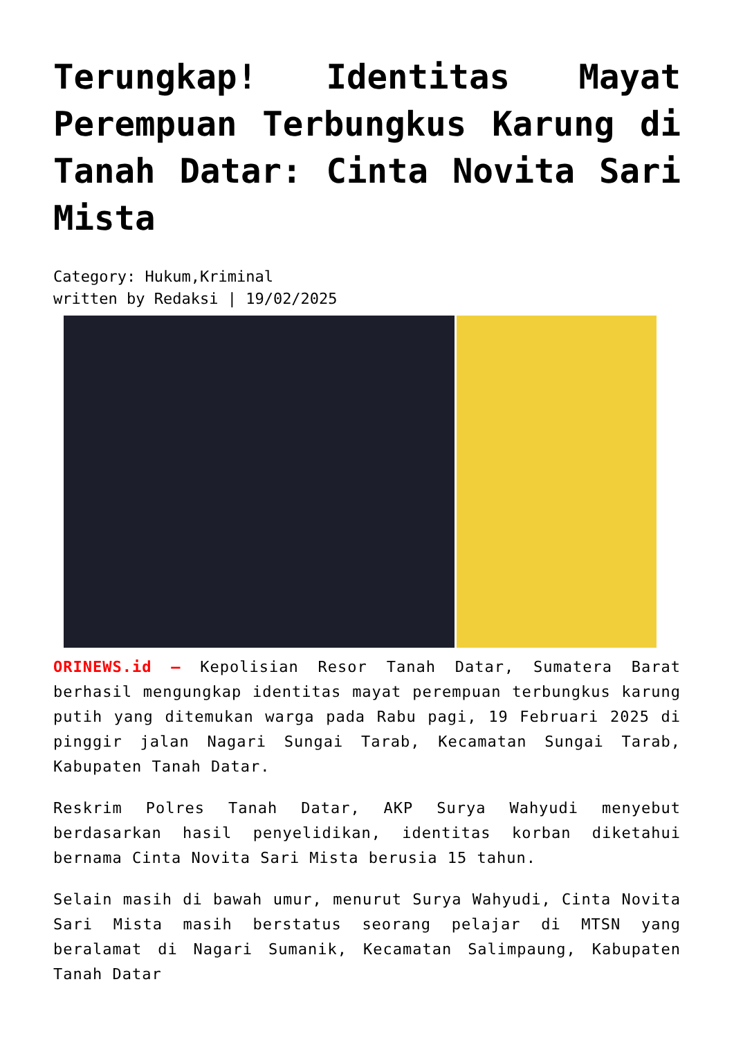Terungkap! Identitas Mayat Perempuan Terbungkus Karung di Tanah Datar: Cinta Novita Sari Mista
Category: Hukum,Kriminal
written by Redaksi | 19/02/2025
ORINEWS.id – Kepolisian Resor Tanah Datar, Sumatera Barat berhasil mengungkap identitas mayat perempuan terbungkus karung putih yang ditemukan warga pada Rabu pagi, 19 Februari 2025 di pinggir jalan Nagari Sungai Tarab, Kecamatan Sungai Tarab, Kabupaten Tanah Datar.
Reskrim Polres Tanah Datar, AKP Surya Wahyudi menyebut berdasarkan hasil penyelidikan, identitas korban diketahui bernama Cinta Novita Sari Mista berusia 15 tahun.
Selain masih di bawah umur, menurut Surya Wahyudi, Cinta Novita Sari Mista masih berstatus seorang pelajar di MTSN yang beralamat di Nagari Sumanik, Kecamatan Salimpaung, Kabupaten Tanah Datar